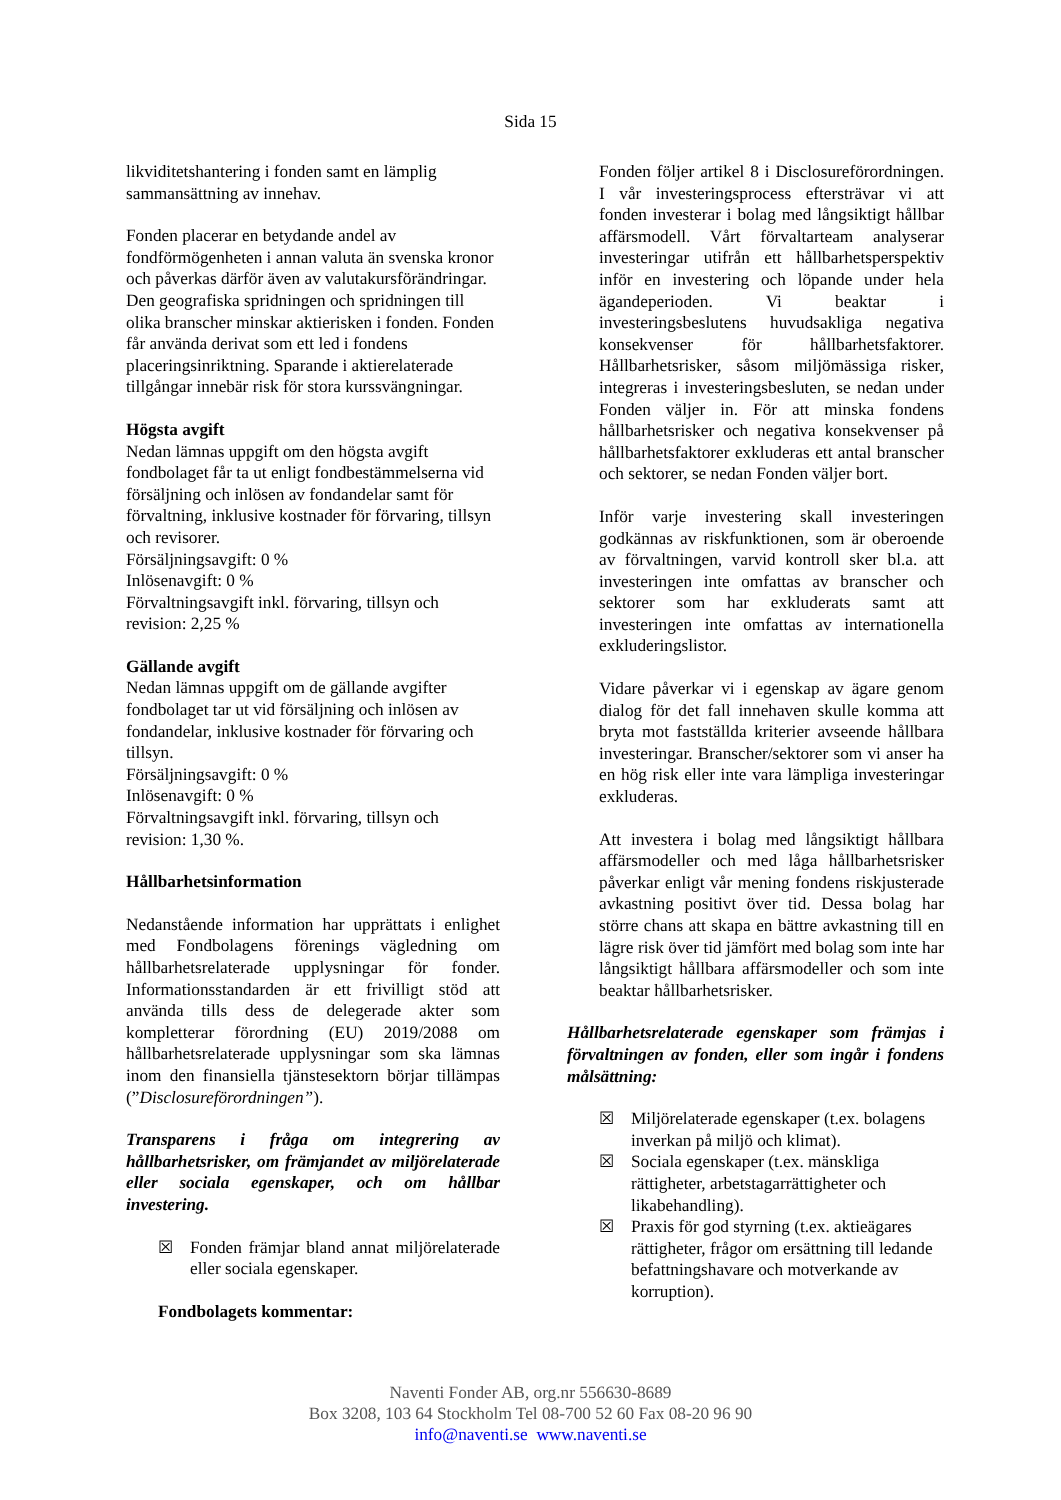Sida 15
likviditetshantering i fonden samt en lämplig sammansättning av innehav.
Fonden placerar en betydande andel av fondförmögenheten i annan valuta än svenska kronor och påverkas därför även av valutakursförändringar. Den geografiska spridningen och spridningen till olika branscher minskar aktierisken i fonden. Fonden får använda derivat som ett led i fondens placeringsinriktning. Sparande i aktierelaterade tillgångar innebär risk för stora kurssvängningar.
Högsta avgift
Nedan lämnas uppgift om den högsta avgift fondbolaget får ta ut enligt fondbestämmelserna vid försäljning och inlösen av fondandelar samt för förvaltning, inklusive kostnader för förvaring, tillsyn och revisorer.
Försäljningsavgift: 0 %
Inlösenavgift: 0 %
Förvaltningsavgift inkl. förvaring, tillsyn och revision: 2,25 %
Gällande avgift
Nedan lämnas uppgift om de gällande avgifter fondbolaget tar ut vid försäljning och inlösen av fondandelar, inklusive kostnader för förvaring och tillsyn.
Försäljningsavgift: 0 %
Inlösenavgift: 0 %
Förvaltningsavgift inkl. förvaring, tillsyn och revision: 1,30 %.
Hållbarhetsinformation
Nedanstående information har upprättats i enlighet med Fondbolagens förenings vägledning om hållbarhetsrelaterade upplysningar för fonder. Informationsstandarden är ett frivilligt stöd att använda tills dess de delegerade akter som kompletterar förordning (EU) 2019/2088 om hållbarhetsrelaterade upplysningar som ska lämnas inom den finansiella tjänstesektorn börjar tillämpas (”Disclosureförordningen”).
Transparens i fråga om integrering av hållbarhetsrisker, om främjandet av miljörelaterade eller sociala egenskaper, och om hållbar investering.
☒ Fonden främjar bland annat miljörelaterade eller sociala egenskaper.
Fondbolagets kommentar:
Fonden följer artikel 8 i Disclosureförordningen. I vår investeringsprocess eftersträvar vi att fonden investerar i bolag med långsiktigt hållbar affärsmodell. Vårt förvaltarteam analyserar investeringar utifrån ett hållbarhetsperspektiv inför en investering och löpande under hela ägandeperioden. Vi beaktar i investeringsbeslutens huvudsakliga negativa konsekvenser för hållbarhetsfaktorer. Hållbarhetsrisker, såsom miljömässiga risker, integreras i investeringsbesluten, se nedan under Fonden väljer in. För att minska fondens hållbarhetsrisker och negativa konsekvenser på hållbarhetsfaktorer exkluderas ett antal branscher och sektorer, se nedan Fonden väljer bort.
Inför varje investering skall investeringen godkännas av riskfunktionen, som är oberoende av förvaltningen, varvid kontroll sker bl.a. att investeringen inte omfattas av branscher och sektorer som har exkluderats samt att investeringen inte omfattas av internationella exkluderingslistor.
Vidare påverkar vi i egenskap av ägare genom dialog för det fall innehaven skulle komma att bryta mot fastställda kriterier avseende hållbara investeringar. Branscher/sektorer som vi anser ha en hög risk eller inte vara lämpliga investeringar exkluderas.
Att investera i bolag med långsiktigt hållbara affärsmodeller och med låga hållbarhetsrisker påverkar enligt vår mening fondens riskjusterade avkastning positivt över tid. Dessa bolag har större chans att skapa en bättre avkastning till en lägre risk över tid jämfört med bolag som inte har långsiktigt hållbara affärsmodeller och som inte beaktar hållbarhetsrisker.
Hållbarhetsrelaterade egenskaper som främjas i förvaltningen av fonden, eller som ingår i fondens målsättning:
☒ Miljörelaterade egenskaper (t.ex. bolagens inverkan på miljö och klimat).
☒ Sociala egenskaper (t.ex. mänskliga rättigheter, arbetstagarrättigheter och likabehandling).
☒ Praxis för god styrning (t.ex. aktieägares rättigheter, frågor om ersättning till ledande befattningshavare och motverkande av korruption).
Naventi Fonder AB, org.nr 556630-8689
Box 3208, 103 64 Stockholm Tel 08-700 52 60 Fax 08-20 96 90
info@naventi.se www.naventi.se